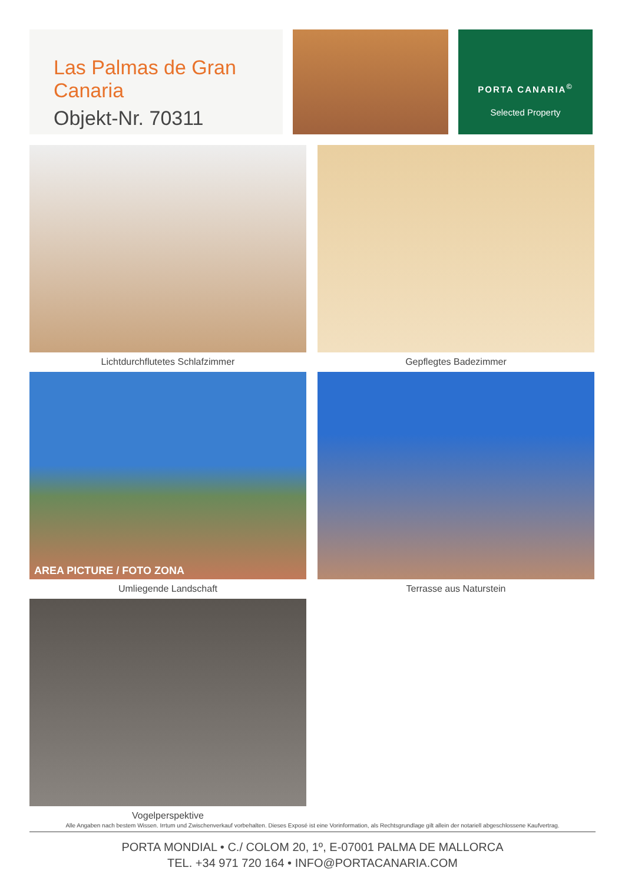Las Palmas de Gran Canaria
Objekt-Nr. 70311
PORTA CANARIA<sup>©</sup>
Selected Property
Lichtdurchflutetes Schlafzimmer
Gepflegtes Badezimmer
AREA PICTURE / FOTO ZONA
Umliegende Landschaft
Terrasse aus Naturstein
Vogelperspektive
Alle Angaben nach bestem Wissen. Irrtum und Zwischenverkauf vorbehalten. Dieses Exposé ist eine Vorinformation, als Rechtsgrundlage gilt allein der notariell abgeschlossene Kaufvertrag.
PORTA MONDIAL • C./ COLOM 20, 1º, E-07001 PALMA DE MALLORCA
TEL. +34 971 720 164 • INFO@PORTACANARIA.COM